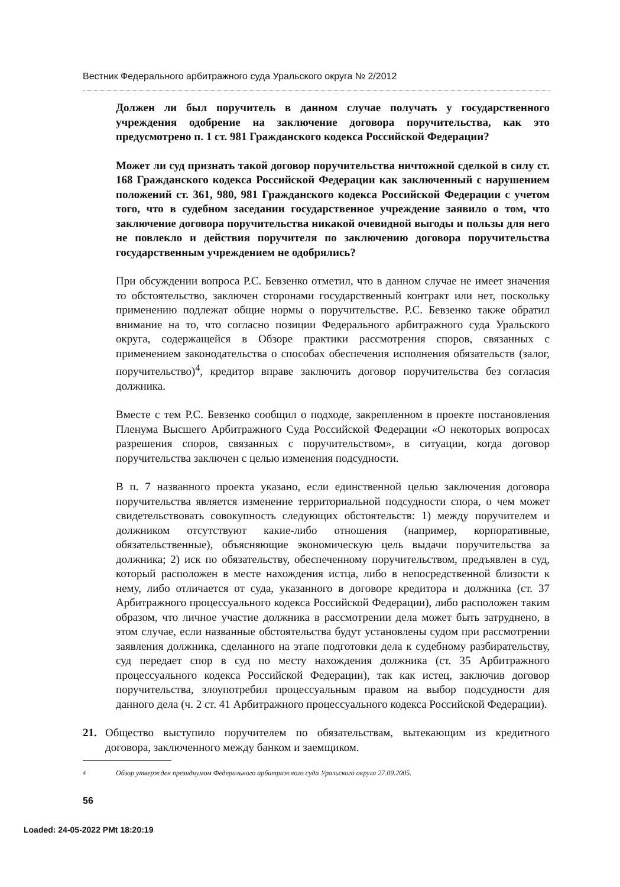Вестник Федерального арбитражного суда Уральского округа № 2/2012
Должен ли был поручитель в данном случае получать у государственного учреждения одобрение на заключение договора поручительства, как это предусмотрено п. 1 ст. 981 Гражданского кодекса Российской Федерации?
Может ли суд признать такой договор поручительства ничтожной сделкой в силу ст. 168 Гражданского кодекса Российской Федерации как заключенный с нарушением положений ст. 361, 980, 981 Гражданского кодекса Российской Федерации с учетом того, что в судебном заседании государственное учреждение заявило о том, что заключение договора поручительства никакой очевидной выгоды и пользы для него не повлекло и действия поручителя по заключению договора поручительства государственным учреждением не одобрялись?
При обсуждении вопроса Р.С. Бевзенко отметил, что в данном случае не имеет значения то обстоятельство, заключен сторонами государственный контракт или нет, поскольку применению подлежат общие нормы о поручительстве. Р.С. Бевзенко также обратил внимание на то, что согласно позиции Федерального арбитражного суда Уральского округа, содержащейся в Обзоре практики рассмотрения споров, связанных с применением законодательства о способах обеспечения исполнения обязательств (залог, поручительство)<sup>4</sup>, кредитор вправе заключить договор поручительства без согласия должника.
Вместе с тем Р.С. Бевзенко сообщил о подходе, закрепленном в проекте постановления Пленума Высшего Арбитражного Суда Российской Федерации «О некоторых вопросах разрешения споров, связанных с поручительством», в ситуации, когда договор поручительства заключен с целью изменения подсудности.
В п. 7 названного проекта указано, если единственной целью заключения договора поручительства является изменение территориальной подсудности спора, о чем может свидетельствовать совокупность следующих обстоятельств: 1) между поручителем и должником отсутствуют какие-либо отношения (например, корпоративные, обязательственные), объясняющие экономическую цель выдачи поручительства за должника; 2) иск по обязательству, обеспеченному поручительством, предъявлен в суд, который расположен в месте нахождения истца, либо в непосредственной близости к нему, либо отличается от суда, указанного в договоре кредитора и должника (ст. 37 Арбитражного процессуального кодекса Российской Федерации), либо расположен таким образом, что личное участие должника в рассмотрении дела может быть затруднено, в этом случае, если названные обстоятельства будут установлены судом при рассмотрении заявления должника, сделанного на этапе подготовки дела к судебному разбирательству, суд передает спор в суд по месту нахождения должника (ст. 35 Арбитражного процессуального кодекса Российской Федерации), так как истец, заключив договор поручительства, злоупотребил процессуальным правом на выбор подсудности для данного дела (ч. 2 ст. 41 Арбитражного процессуального кодекса Российской Федерации).
21. Общество выступило поручителем по обязательствам, вытекающим из кредитного договора, заключенного между банком и заемщиком.
<sup>4</sup> Обзор утвержден президиумом Федерального арбитражного суда Уральского округа 27.09.2005.
56
Loaded: 24-05-2022 PMt 18:20:19